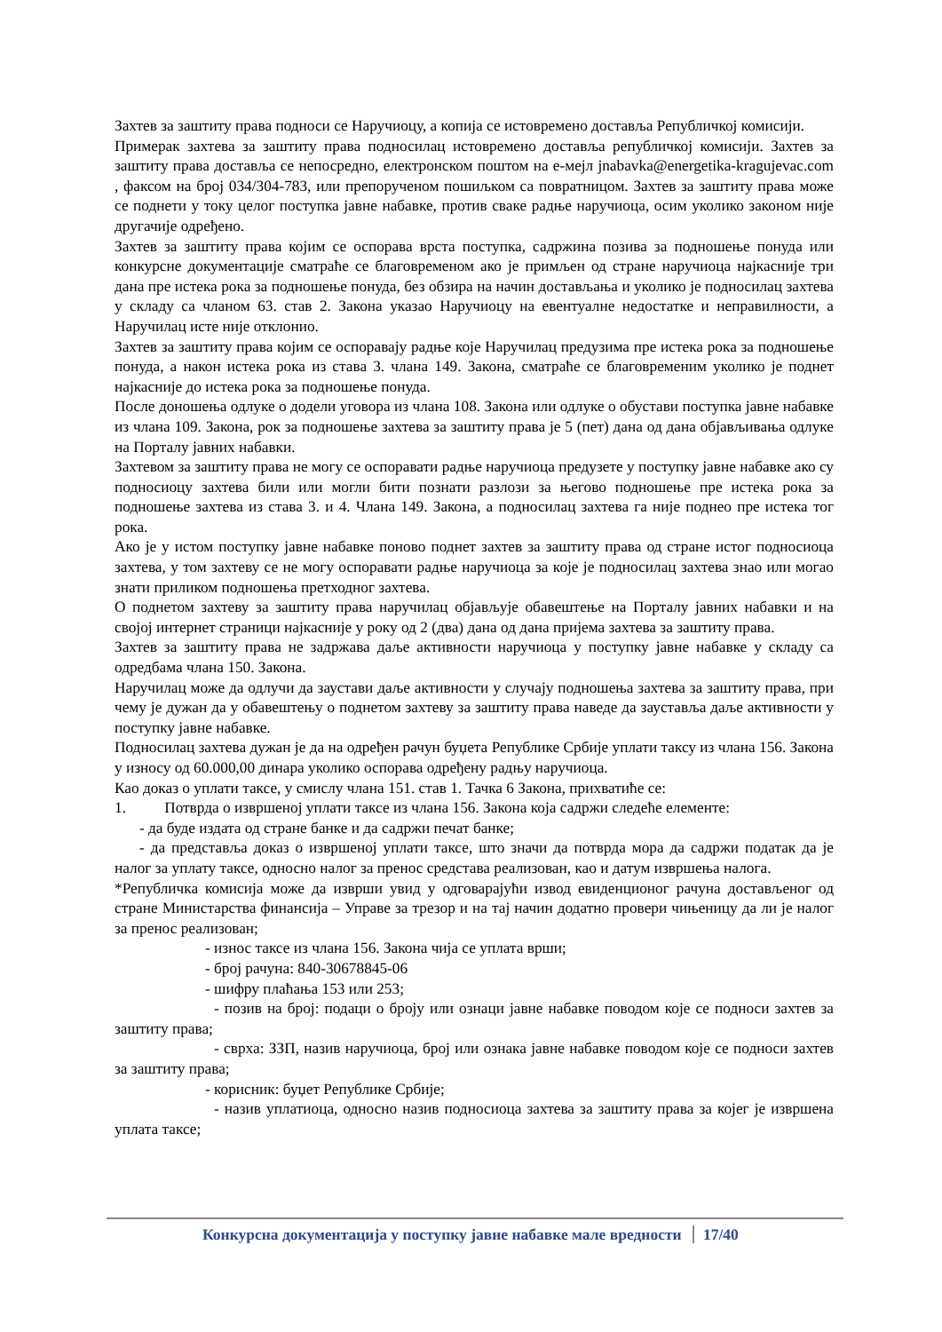Захтев за заштиту права подноси се Наручиоцу, а копија се истовремено доставља Републичкој комисији.
Примерак захтева за заштиту права подносилац истовремено доставља републичкој комисији. Захтев за заштиту права доставља се непосредно, електронском поштом на е-мејл jnabavka@energetika-kragujevac.com , факсом на број 034/304-783, или препорученом пошиљком са повратницом. Захтев за заштиту права може се поднети у току целог поступка јавне набавке, против сваке радње наручиоца, осим уколико законом није другачије одређено.
Захтев за заштиту права којим се оспорава врста поступка, садржина позива за подношење понуда или конкурсне документације сматраће се благовременом ако је примљен од стране наручиоца најкасније три дана пре истека рока за подношење понуда, без обзира на начин достављања и уколико је подносилац захтева у складу са чланом 63. став 2. Закона указао Наручиоцу на евентуалне недостатке и неправилности, а Наручилац исте није отклонио.
Захтев за заштиту права којим се оспоравају радње које Наручилац предузима пре истека рока за подношење понуда, а након истека рока из става 3. члана 149. Закона, сматраће се благовременим уколико је поднет најкасније до истека рока за подношење понуда.
После доношења одлуке о додели уговора из члана 108. Закона или одлуке о обустави поступка јавне набавке из члана 109. Закона, рок за подношење захтева за заштиту права је 5 (пет) дана од дана објављивања одлуке на Порталу јавних набавки.
Захтевом за заштиту права не могу се оспоравати радње наручиоца предузете у поступку јавне набавке ако су подносиоцу захтева били или могли бити познати разлози за његово подношење пре истека рока за подношење захтева из става 3. и 4. Члана 149. Закона, а подносилац захтева га није поднео пре истека тог рока.
Ако је у истом поступку јавне набавке поново поднет захтев за заштиту права од стране истог подносиоца захтева, у том захтеву се не могу оспоравати радње наручиоца за које је подносилац захтева знао или могао знати приликом подношења претходног захтева.
О поднетом захтеву за заштиту права наручилац објављује обавештење на Порталу јавних набавки и на својој интернет страници најкасније у року од 2 (два) дана од дана пријема захтева за заштиту права.
Захтев за заштиту права не задржава даље активности наручиоца у поступку јавне набавке у складу са одредбама члана 150. Закона.
Наручилац може да одлучи да заустави даље активности у случају подношења захтева за заштиту права, при чему је дужан да у обавештењу о поднетом захтеву за заштиту права наведе да зауставља даље активности у поступку јавне набавке.
Подносилац захтева дужан је да на одређен рачун буџета Републике Србије уплати таксу из члана 156. Закона у износу од 60.000,00 динара уколико оспорава одређену радњу наручиоца.
Као доказ о уплати таксе, у смислу члана 151. став 1. Тачка 6 Закона, прихватиће се:
1. Потврда о извршеној уплати таксе из члана 156. Закона која садржи следеће елементе:
- да буде издата од стране банке и да садржи печат банке;
- да представља доказ о извршеној уплати таксе, што значи да потврда мора да садржи податак да је налог за уплату таксе, односно налог за пренос средстава реализован, као и датум извршења налога.
*Републичка комисија може да изврши увид у одговарајући извод евиденционог рачуна достављеног од стране Министарства финансија – Управе за трезор и на тај начин додатно провери чињеницу да ли је налог за пренос реализован;
- износ таксе из члана 156. Закона чија се уплата врши;
- број рачуна: 840-30678845-06
- шифру плаћања 153 или 253;
- позив на број: подаци о броју или ознаци јавне набавке поводом које се подноси захтев за заштиту права;
- сврха: ЗЗП, назив наручиоца, број или ознака јавне набавке поводом које се подноси захтев за заштиту права;
- корисник: буџет Републике Србије;
- назив уплатиоца, односно назив подносиоца захтева за заштиту права за којег је извршена уплата таксе;
Конкурсна документација у поступку јавне набавке мале вредности 17/40